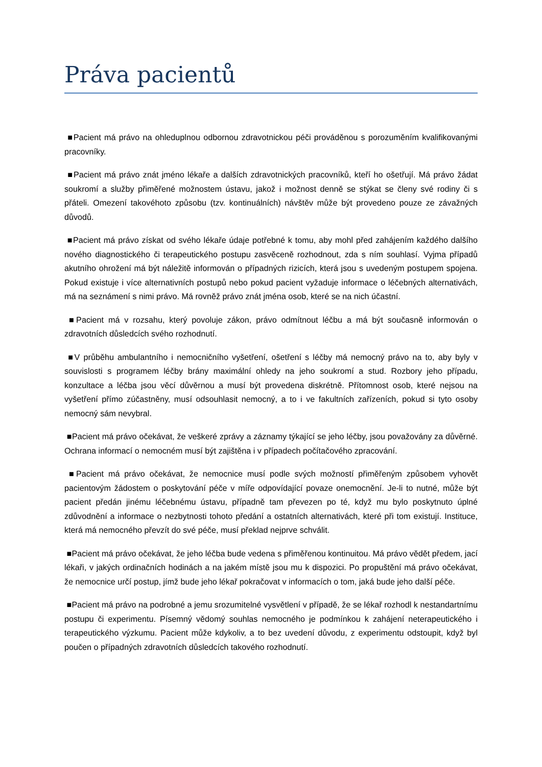Práva pacientů
■Pacient má právo na ohleduplnou odbornou zdravotnickou péči prováděnou s porozuměním kvalifikovanými pracovníky.
■Pacient má právo znát jméno lékaře a dalších zdravotnických pracovníků, kteří ho ošetřují. Má právo žádat soukromí a služby přiměřené možnostem ústavu, jakož i možnost denně se stýkat se členy své rodiny či s přáteli. Omezení takovéhoto způsobu (tzv. kontinuálních) návštěv může být provedeno pouze ze závažných důvodů.
■Pacient má právo získat od svého lékaře údaje potřebné k tomu, aby mohl před zahájením každého dalšího nového diagnostického či terapeutického postupu zasvěceně rozhodnout, zda s ním souhlasí. Vyjma případů akutního ohrožení má být náležitě informován o případných rizicích, která jsou s uvedeným postupem spojena. Pokud existuje i více alternativních postupů nebo pokud pacient vyžaduje informace o léčebných alternativách, má na seznámení s nimi právo. Má rovněž právo znát jména osob, které se na nich účastní.
■Pacient má v rozsahu, který povoluje zákon, právo odmítnout léčbu a má být současně informován o zdravotních důsledcích svého rozhodnutí.
■V průběhu ambulantního i nemocničního vyšetření, ošetření s léčby má nemocný právo na to, aby byly v souvislosti s programem léčby brány maximální ohledy na jeho soukromí a stud. Rozbory jeho případu, konzultace a léčba jsou věcí důvěrnou a musí být provedena diskrétně. Přítomnost osob, které nejsou na vyšetření přímo zúčastněny, musí odsouhlasit nemocný, a to i ve fakultních zařízeních, pokud si tyto osoby nemocný sám nevybral.
■Pacient má právo očekávat, že veškeré zprávy a záznamy týkající se jeho léčby, jsou považovány za důvěrné. Ochrana informací o nemocném musí být zajištěna i v případech počítačového zpracování.
■Pacient má právo očekávat, že nemocnice musí podle svých možností přiměřeným způsobem vyhovět pacientovým žádostem o poskytování péče v míře odpovídající povaze onemocnění. Je-li to nutné, může být pacient předán jinému léčebnému ústavu, případně tam převezen po té, když mu bylo poskytnuto úplné zdůvodnění a informace o nezbytnosti tohoto předání a ostatních alternativách, které při tom existují. Instituce, která má nemocného převzít do své péče, musí překlad nejprve schválit.
■Pacient má právo očekávat, že jeho léčba bude vedena s přiměřenou kontinuitou. Má právo vědět předem, jací lékaři, v jakých ordinačních hodinách a na jakém místě jsou mu k dispozici. Po propuštění má právo očekávat, že nemocnice určí postup, jímž bude jeho lékař pokračovat v informacích o tom, jaká bude jeho další péče.
■Pacient má právo na podrobné a jemu srozumitelné vysvětlení v případě, že se lékař rozhodl k nestandartnímu postupu či experimentu. Písemný vědomý souhlas nemocného je podmínkou k zahájení neterapeutického i terapeutického výzkumu. Pacient může kdykoliv, a to bez uvedení důvodu, z experimentu odstoupit, když byl poučen o případných zdravotních důsledcích takového rozhodnutí.